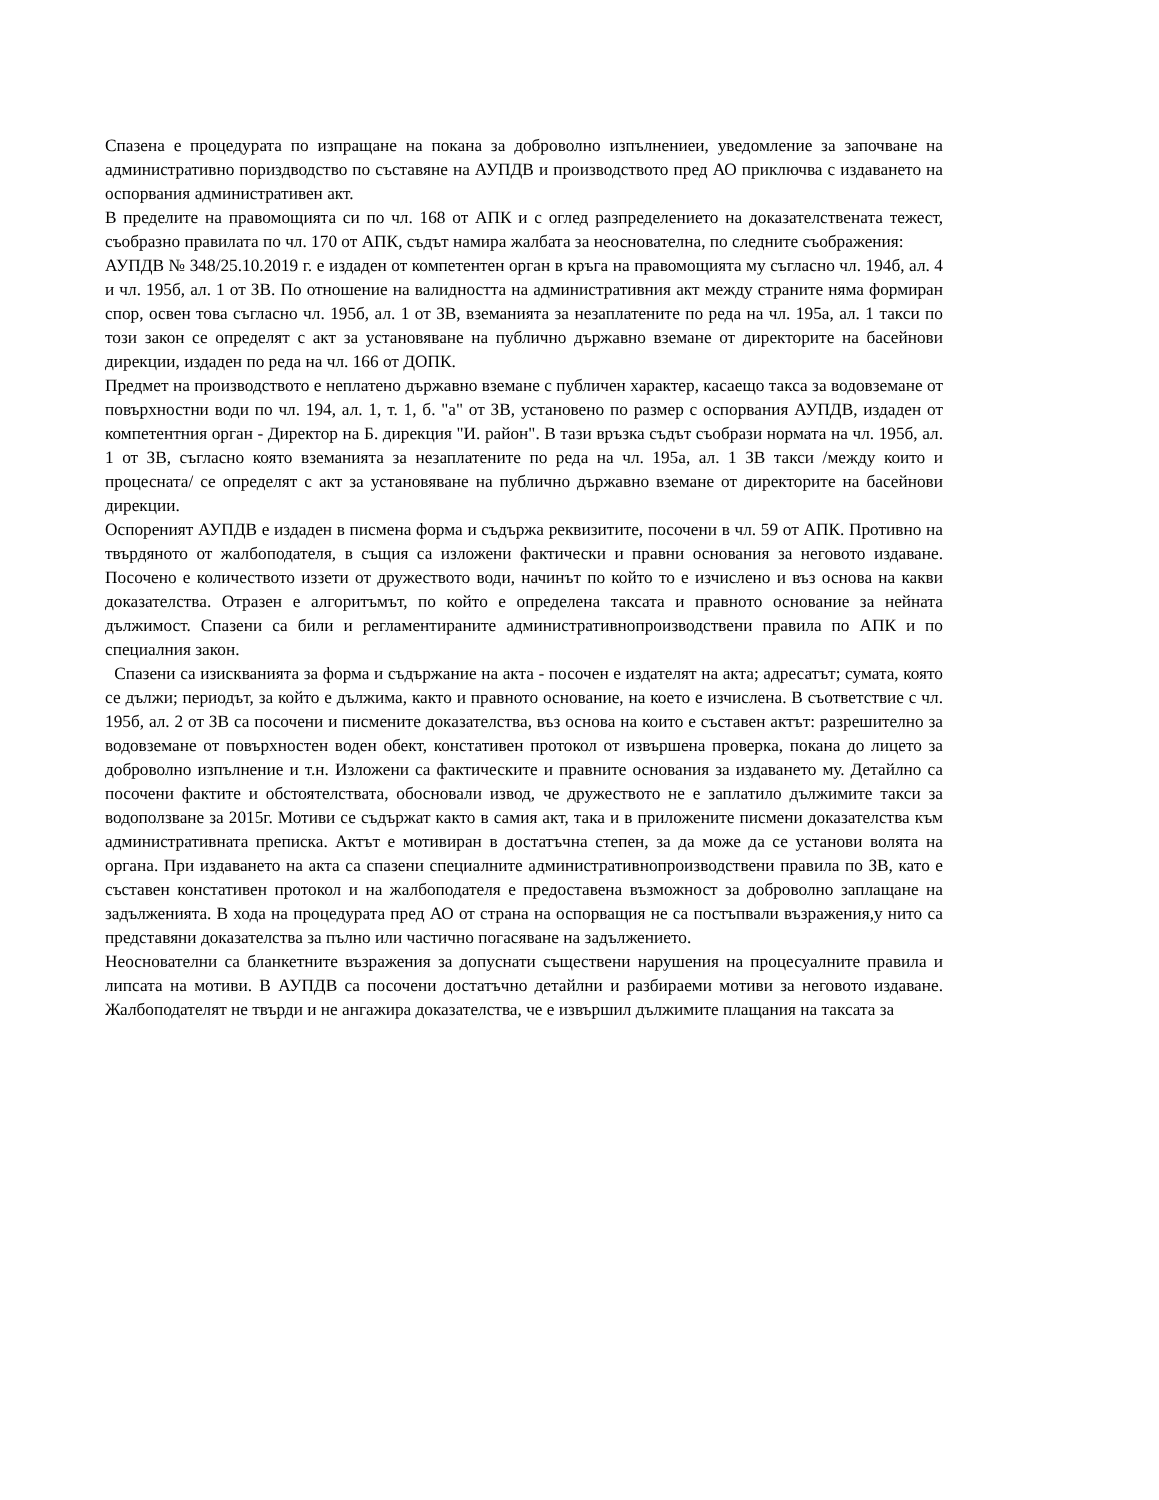Спазена е процедурата по изпращане на покана за доброволно изпълнениеи, уведомление за започване на административно пориздводство по съставяне на АУПДВ и производството пред АО приключва с издаването на оспорвания административен акт.
В пределите на правомощията си по чл. 168 от АПК и с оглед разпределението на доказателствената тежест, съобразно правилата по чл. 170 от АПК, съдът намира жалбата за неоснователна, по следните съображения:
АУПДВ № 348/25.10.2019 г. е издаден от компетентен орган в кръга на правомощията му съгласно чл. 194б, ал. 4 и чл. 195б, ал. 1 от ЗВ. По отношение на валидността на административния акт между страните няма формиран спор, освен това съгласно чл. 195б, ал. 1 от ЗВ, вземанията за незаплатените по реда на чл. 195а, ал. 1 такси по този закон се определят с акт за установяване на публично държавно вземане от директорите на басейнови дирекции, издаден по реда на чл. 166 от ДОПК.
Предмет на производството е неплатено държавно вземане с публичен характер, касаещо такса за водовземане от повърхностни води по чл. 194, ал. 1, т. 1, б. "а" от ЗВ, установено по размер с оспорвания АУПДВ, издаден от компетентния орган - Директор на Б. дирекция "И. район". В тази връзка съдът съобрази нормата на чл. 195б, ал. 1 от ЗВ, съгласно която вземанията за незаплатените по реда на чл. 195а, ал. 1 ЗВ такси /между които и процесната/ се определят с акт за установяване на публично държавно вземане от директорите на басейнови дирекции.
Оспореният АУПДВ е издаден в писмена форма и съдържа реквизитите, посочени в чл. 59 от АПК. Противно на твърдяното от жалбоподателя, в същия са изложени фактически и правни основания за неговото издаване. Посочено е количеството иззети от дружеството води, начинът по който то е изчислено и въз основа на какви доказателства. Отразен е алгоритъмът, по който е определена таксата и правното основание за нейната дължимост. Спазени са били и регламентираните административнопроизводствени правила по АПК и по специалния закон.
Спазени са изискванията за форма и съдържание на акта - посочен е издателят на акта; адресатът; сумата, която се дължи; периодът, за който е дължима, както и правното основание, на което е изчислена. В съответствие с чл. 195б, ал. 2 от ЗВ са посочени и писмените доказателства, въз основа на които е съставен актът: разрешително за водовземане от повърхностен воден обект, констативен протокол от извършена проверка, покана до лицето за доброволно изпълнение и т.н. Изложени са фактическите и правните основания за издаването му. Детайлно са посочени фактите и обстоятелствата, обосновали извод, че дружеството не е заплатило дължимите такси за водоползване за 2015г. Мотиви се съдържат както в самия акт, така и в приложените писмени доказателства към административната преписка. Актът е мотивиран в достатъчна степен, за да може да се установи волята на органа. При издаването на акта са спазени специалните административнопроизводствени правила по ЗВ, като е съставен констативен протокол и на жалбоподателя е предоставена възможност за доброволно заплащане на задълженията. В хода на процедурата пред АО от страна на оспорващия не са постъпвали възражения,у нито са представяни доказателства за пълно или частично погасяване на задължението.
Неоснователни са бланкетните възражения за допуснати съществени нарушения на процесуалните правила и липсата на мотиви. В АУПДВ са посочени достатъчно детайлни и разбираеми мотиви за неговото издаване. Жалбоподателят не твърди и не ангажира доказателства, че е извършил дължимите плащания на таксата за